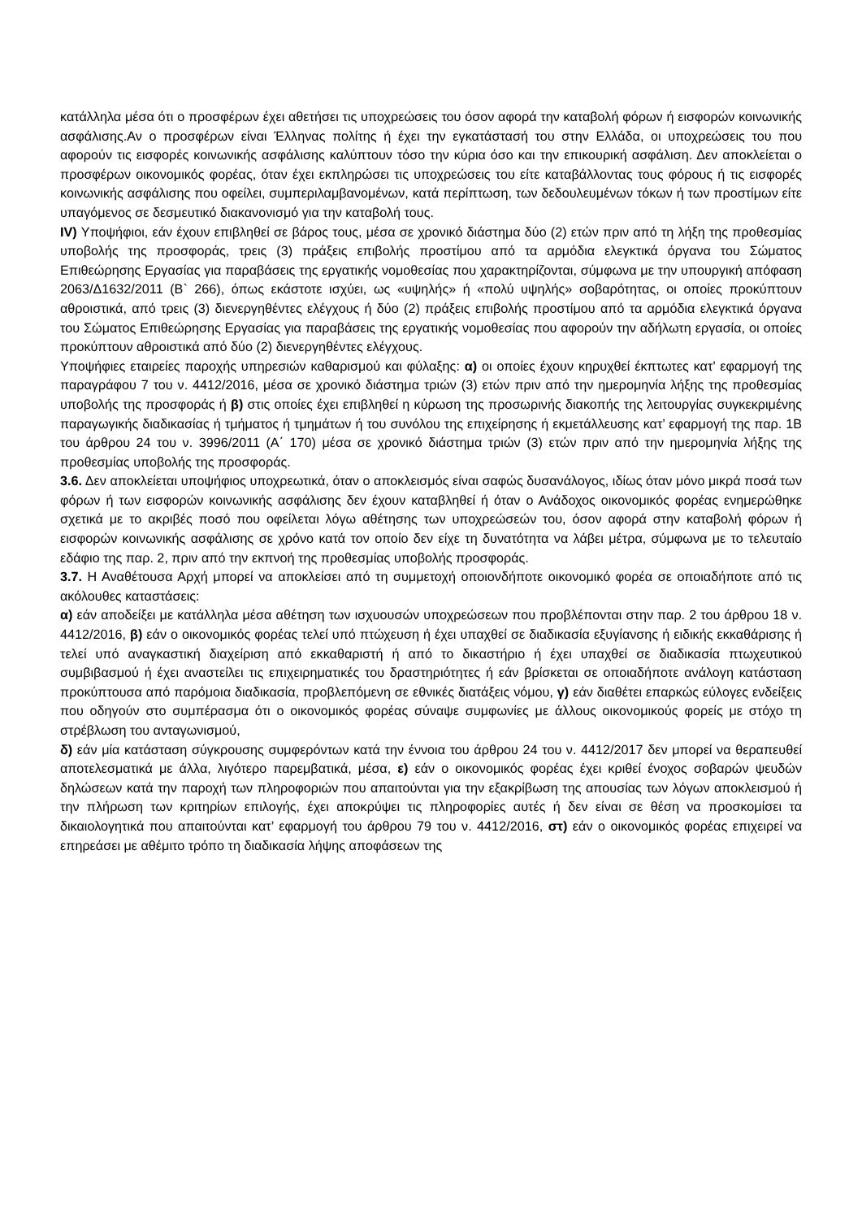κατάλληλα μέσα ότι ο προσφέρων έχει αθετήσει τις υποχρεώσεις του όσον αφορά την καταβολή φόρων ή εισφορών κοινωνικής ασφάλισης.Αν ο προσφέρων είναι Έλληνας πολίτης ή έχει την εγκατάστασή του στην Ελλάδα, οι υποχρεώσεις του που αφορούν τις εισφορές κοινωνικής ασφάλισης καλύπτουν τόσο την κύρια όσο και την επικουρική ασφάλιση. Δεν αποκλείεται ο προσφέρων οικονομικός φορέας, όταν έχει εκπληρώσει τις υποχρεώσεις του είτε καταβάλλοντας τους φόρους ή τις εισφορές κοινωνικής ασφάλισης που οφείλει, συμπεριλαμβανομένων, κατά περίπτωση, των δεδουλευμένων τόκων ή των προστίμων είτε υπαγόμενος σε δεσμευτικό διακανονισμό για την καταβολή τους.
IV) Υποψήφιοι, εάν έχουν επιβληθεί σε βάρος τους, μέσα σε χρονικό διάστημα δύο (2) ετών πριν από τη λήξη της προθεσμίας υποβολής της προσφοράς, τρεις (3) πράξεις επιβολής προστίμου από τα αρμόδια ελεγκτικά όργανα του Σώματος Επιθεώρησης Εργασίας για παραβάσεις της εργατικής νομοθεσίας που χαρακτηρίζονται, σύμφωνα με την υπουργική απόφαση 2063/Δ1632/2011 (Β` 266), όπως εκάστοτε ισχύει, ως «υψηλής» ή «πολύ υψηλής» σοβαρότητας, οι οποίες προκύπτουν αθροιστικά, από τρεις (3) διενεργηθέντες ελέγχους ή δύο (2) πράξεις επιβολής προστίμου από τα αρμόδια ελεγκτικά όργανα του Σώματος Επιθεώρησης Εργασίας για παραβάσεις της εργατικής νομοθεσίας που αφορούν την αδήλωτη εργασία, οι οποίες προκύπτουν αθροιστικά από δύο (2) διενεργηθέντες ελέγχους.
Υποψήφιες εταιρείες παροχής υπηρεσιών καθαρισμού και φύλαξης: α) οι οποίες έχουν κηρυχθεί έκπτωτες κατ’ εφαρμογή της παραγράφου 7 του ν. 4412/2016, μέσα σε χρονικό διάστημα τριών (3) ετών πριν από την ημερομηνία λήξης της προθεσμίας υποβολής της προσφοράς ή β) στις οποίες έχει επιβληθεί η κύρωση της προσωρινής διακοπής της λειτουργίας συγκεκριμένης παραγωγικής διαδικασίας ή τμήματος ή τμημάτων ή του συνόλου της επιχείρησης ή εκμετάλλευσης κατ’ εφαρμογή της παρ. 1Β του άρθρου 24 του ν. 3996/2011 (Α΄ 170) μέσα σε χρονικό διάστημα τριών (3) ετών πριν από την ημερομηνία λήξης της προθεσμίας υποβολής της προσφοράς.
3.6. Δεν αποκλείεται υποψήφιος υποχρεωτικά, όταν ο αποκλεισμός είναι σαφώς δυσανάλογος, ιδίως όταν μόνο μικρά ποσά των φόρων ή των εισφορών κοινωνικής ασφάλισης δεν έχουν καταβληθεί ή όταν ο Ανάδοχος οικονομικός φορέας ενημερώθηκε σχετικά με το ακριβές ποσό που οφείλεται λόγω αθέτησης των υποχρεώσεών του, όσον αφορά στην καταβολή φόρων ή εισφορών κοινωνικής ασφάλισης σε χρόνο κατά τον οποίο δεν είχε τη δυνατότητα να λάβει μέτρα, σύμφωνα με το τελευταίο εδάφιο της παρ. 2, πριν από την εκπνοή της προθεσμίας υποβολής προσφοράς.
3.7. Η Αναθέτουσα Αρχή μπορεί να αποκλείσει από τη συμμετοχή οποιονδήποτε οικονομικό φορέα σε οποιαδήποτε από τις ακόλουθες καταστάσεις:
α) εάν αποδείξει με κατάλληλα μέσα αθέτηση των ισχυουσών υποχρεώσεων που προβλέπονται στην παρ. 2 του άρθρου 18 ν. 4412/2016, β) εάν ο οικονομικός φορέας τελεί υπό πτώχευση ή έχει υπαχθεί σε διαδικασία εξυγίανσης ή ειδικής εκκαθάρισης ή τελεί υπό αναγκαστική διαχείριση από εκκαθαριστή ή από το δικαστήριο ή έχει υπαχθεί σε διαδικασία πτωχευτικού συμβιβασμού ή έχει αναστείλει τις επιχειρηματικές του δραστηριότητες ή εάν βρίσκεται σε οποιαδήποτε ανάλογη κατάσταση προκύπτουσα από παρόμοια διαδικασία, προβλεπόμενη σε εθνικές διατάξεις νόμου, γ) εάν διαθέτει επαρκώς εύλογες ενδείξεις που οδηγούν στο συμπέρασμα ότι ο οικονομικός φορέας σύναψε συμφωνίες με άλλους οικονομικούς φορείς με στόχο τη στρέβλωση του ανταγωνισμού,
δ) εάν μία κατάσταση σύγκρουσης συμφερόντων κατά την έννοια του άρθρου 24 του ν. 4412/2017 δεν μπορεί να θεραπευθεί αποτελεσματικά με άλλα, λιγότερο παρεμβατικά, μέσα, ε) εάν ο οικονομικός φορέας έχει κριθεί ένοχος σοβαρών ψευδών δηλώσεων κατά την παροχή των πληροφοριών που απαιτούνται για την εξακρίβωση της απουσίας των λόγων αποκλεισμού ή την πλήρωση των κριτηρίων επιλογής, έχει αποκρύψει τις πληροφορίες αυτές ή δεν είναι σε θέση να προσκομίσει τα δικαιολογητικά που απαιτούνται κατ’ εφαρμογή του άρθρου 79 του ν. 4412/2016, στ) εάν ο οικονομικός φορέας επιχειρεί να επηρεάσει με αθέμιτο τρόπο τη διαδικασία λήψης αποφάσεων της